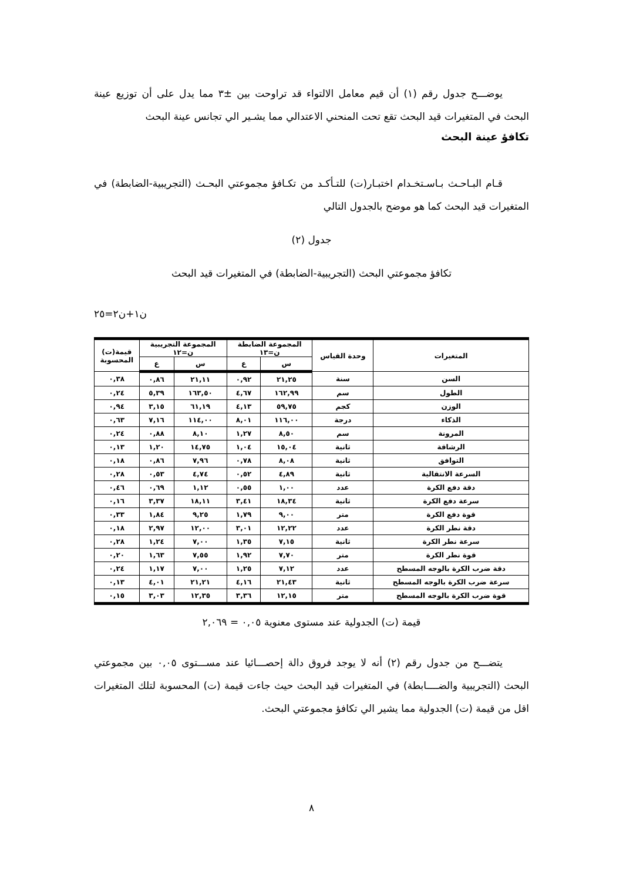يوضـــح جدول رقم (١) أن قيم معامل الالتواء قد تراوحت بين ±٣ مما يدل على أن توزيع عينة البحث في المتغيرات قيد البحث تقع تحت المنحني الاعتدالي مما يشـير الي تجانس عينة البحث
تكافؤ عينة البحث
قـام البـاحـث بـاسـتخـدام اختبـار(ت) للتـأكـد من تكـافؤ مجموعتي البحـث (التجريبية-الضابطة) في المتغيرات قيد البحث كما هو موضح بالجدول التالي
جدول (٢)
تكافؤ مجموعتي البحث (التجريبية-الضابطة) في المتغيرات قيد البحث
ن١+ن٢=٢٥
| المتغيرات | وحدة القياس | المجموعة الضابطة ن=١٣ | | المجموعة التجريبية ن=١٢ | | قيمة(ت) المحسوبة |
| --- | --- | --- | --- | --- | --- | --- |
| | | س | ع | س | ع | |
| السن | سنة | ٢١,٢٥ | ٠,٩٢ | ٢١,١١ | ٠,٨٦ | ٠,٣٨ |
| الطول | سم | ١٦٢,٩٩ | ٤,٦٧ | ١٦٣,٥٠ | ٥,٣٩ | ٠,٢٤ |
| الوزن | كجم | ٥٩,٧٥ | ٤,١٣ | ٦١,١٩ | ٣,١٥ | ٠,٩٤ |
| الذكاء | درجة | ١١٦,٠٠ | ٨,٠١ | ١١٤,٠٠ | ٧,١٦ | ٠,٦٣ |
| المرونة | سم | ٨,٥٠ | ١,٢٧ | ٨,١٠ | ٠,٨٨ | ٠,٢٤ |
| الرشاقة | ثانية | ١٥,٠٤ | ١,٠٤ | ١٤,٧٥ | ١,٢٠ | ٠,١٣ |
| التوافق | ثانية | ٨,٠٨ | ٠,٧٨ | ٧,٩٦ | ٠,٨٦ | ٠,١٨ |
| السرعة الانتقالية | ثانية | ٤,٨٩ | ٠,٥٢ | ٤,٧٤ | ٠,٥٣ | ٠,٢٨ |
| دقة دفع الكرة | عدد | ١,٠٠ | ٠,٥٥ | ١,١٢ | ٠,٦٩ | ٠,٤٦ |
| سرعة دفع الكرة | ثانية | ١٨,٣٤ | ٣,٤١ | ١٨,١١ | ٣,٣٧ | ٠,١٦ |
| قوة دفع الكرة | متر | ٩,٠٠ | ١,٧٩ | ٩,٢٥ | ١,٨٤ | ٠,٣٣ |
| دقة نطر الكرة | عدد | ١٢,٢٢ | ٣,٠١ | ١٢,٠٠ | ٢,٩٧ | ٠,١٨ |
| سرعة نطر الكرة | ثانية | ٧,١٥ | ١,٣٥ | ٧,٠٠ | ١,٢٤ | ٠,٢٨ |
| قوة نطر الكرة | متر | ٧,٧٠ | ١,٩٢ | ٧,٥٥ | ١,٦٣ | ٠,٢٠ |
| دقة ضرب الكرة بالوجه المسطح | عدد | ٧,١٢ | ١,٢٥ | ٧,٠٠ | ١,١٧ | ٠,٢٤ |
| سرعة ضرب الكرة بالوجه المسطح | ثانية | ٢١,٤٣ | ٤,١٦ | ٢١,٢١ | ٤,٠١ | ٠,١٣ |
| قوة ضرب الكرة بالوجه المسطح | متر | ١٢,١٥ | ٣,٣٦ | ١٢,٣٥ | ٣,٠٣ | ٠,١٥ |
قيمة (ت) الجدولية عند مستوى معنوية ٠,٠٥ = ٢,٠٦٩
يتضـــح من جدول رقم (٢) أنه لا يوجد فروق دالة إحصـــائيا عند مســـتوى ٠,٠٥ بين مجموعتي البحث (التجريبية والضــــابطة) في المتغيرات قيد البحث حيث جاءت قيمة (ت) المحسوبة لتلك المتغيرات اقل من قيمة (ت) الجدولية مما يشير الي تكافؤ مجموعتي البحث.
٨